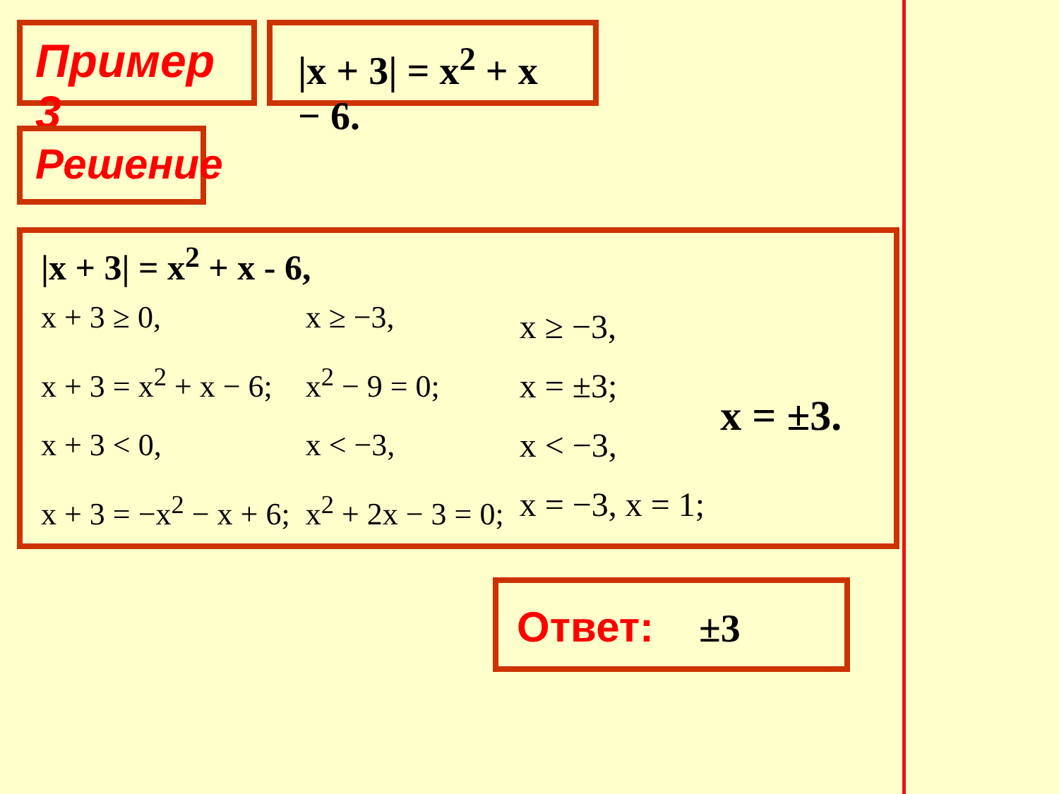Пример 3 |x + 3| = x<sup>2</sup> + x − 6.
Решение
|x + 3| = x<sup>2</sup> + x - 6,
x + 3 ≥ 0,
x + 3 = x<sup>2</sup> + x − 6;
x + 3 < 0,
x + 3 = −x<sup>2</sup> − x + 6;
x ≥ −3,
x<sup>2</sup> − 9 = 0;
x < −3,
x<sup>2</sup> + 2x − 3 = 0;
x ≥ −3,
x = ±3;
x < −3,
x = −3, x = 1;
x = ±3.
Ответ: ±3